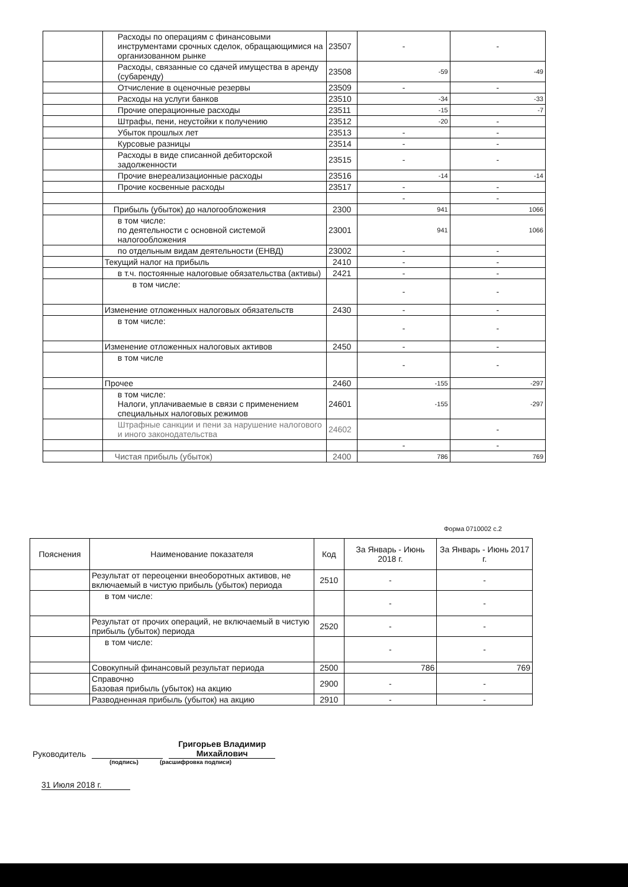| | Расходы по операциям с финансовыми инструментами срочных сделок, обращающимися на организованном рынке | 23507 | - | - |
| | Расходы, связанные со сдачей имущества в аренду (субаренду) | 23508 | -59 | -49 |
| | Отчисление в оценочные резервы | 23509 | - | - |
| | Расходы на услуги банков | 23510 | -34 | -33 |
| | Прочие операционные расходы | 23511 | -15 | -7 |
| | Штрафы, пени, неустойки к получению | 23512 | -20 | - |
| | Убыток прошлых лет | 23513 | - | - |
| | Курсовые разницы | 23514 | - | - |
| | Расходы в виде списанной дебиторской задолженности | 23515 | - | - |
| | Прочие внереализационные расходы | 23516 | -14 | -14 |
| | Прочие косвенные расходы | 23517 | - | - |
| | | | - | - |
| | Прибыль (убыток) до налогообложения | 2300 | 941 | 1066 |
| | в том числе: по деятельности с основной системой налогообложения | 23001 | 941 | 1066 |
| | по отдельным видам деятельности (ЕНВД) | 23002 | - | - |
| | Текущий налог на прибыль | 2410 | - | - |
| | в т.ч. постоянные налоговые обязательства (активы) | 2421 | - | - |
| | в том числе: | | - | - |
| | Изменение отложенных налоговых обязательств | 2430 | - | - |
| | в том числе: | | - | - |
| | Изменение отложенных налоговых активов | 2450 | - | - |
| | в том числе | | - | - |
| | Прочее | 2460 | -155 | -297 |
| | в том числе: Налоги, уплачиваемые в связи с применением специальных налоговых режимов | 24601 | -155 | -297 |
| | Штрафные санкции и пени за нарушение налогового и иного законодательства | 24602 | | - |
| | | | - | - |
| | Чистая прибыль (убыток) | 2400 | 786 | 769 |
Форма 0710002 с.2
| Пояснения | Наименование показателя | Код | За Январь - Июнь 2018 г. | За Январь - Июнь 2017 г. |
| --- | --- | --- | --- | --- |
| | Результат от переоценки внеоборотных активов, не включаемый в чистую прибыль (убыток) периода | 2510 | - | - |
| | в том числе: | | - | - |
| | Результат от прочих операций, не включаемый в чистую прибыль (убыток) периода | 2520 | - | - |
| | в том числе: | | - | - |
| | Совокупный финансовый результат периода | 2500 | 786 | 769 |
| | Справочно Базовая прибыль (убыток) на акцию | 2900 | - | - |
| | Разводненная прибыль (убыток) на акцию | 2910 | - | - |
Руководитель Григорьев Владимир Михайлович
(подпись) (расшифровка подписи)
31 Июля 2018 г.